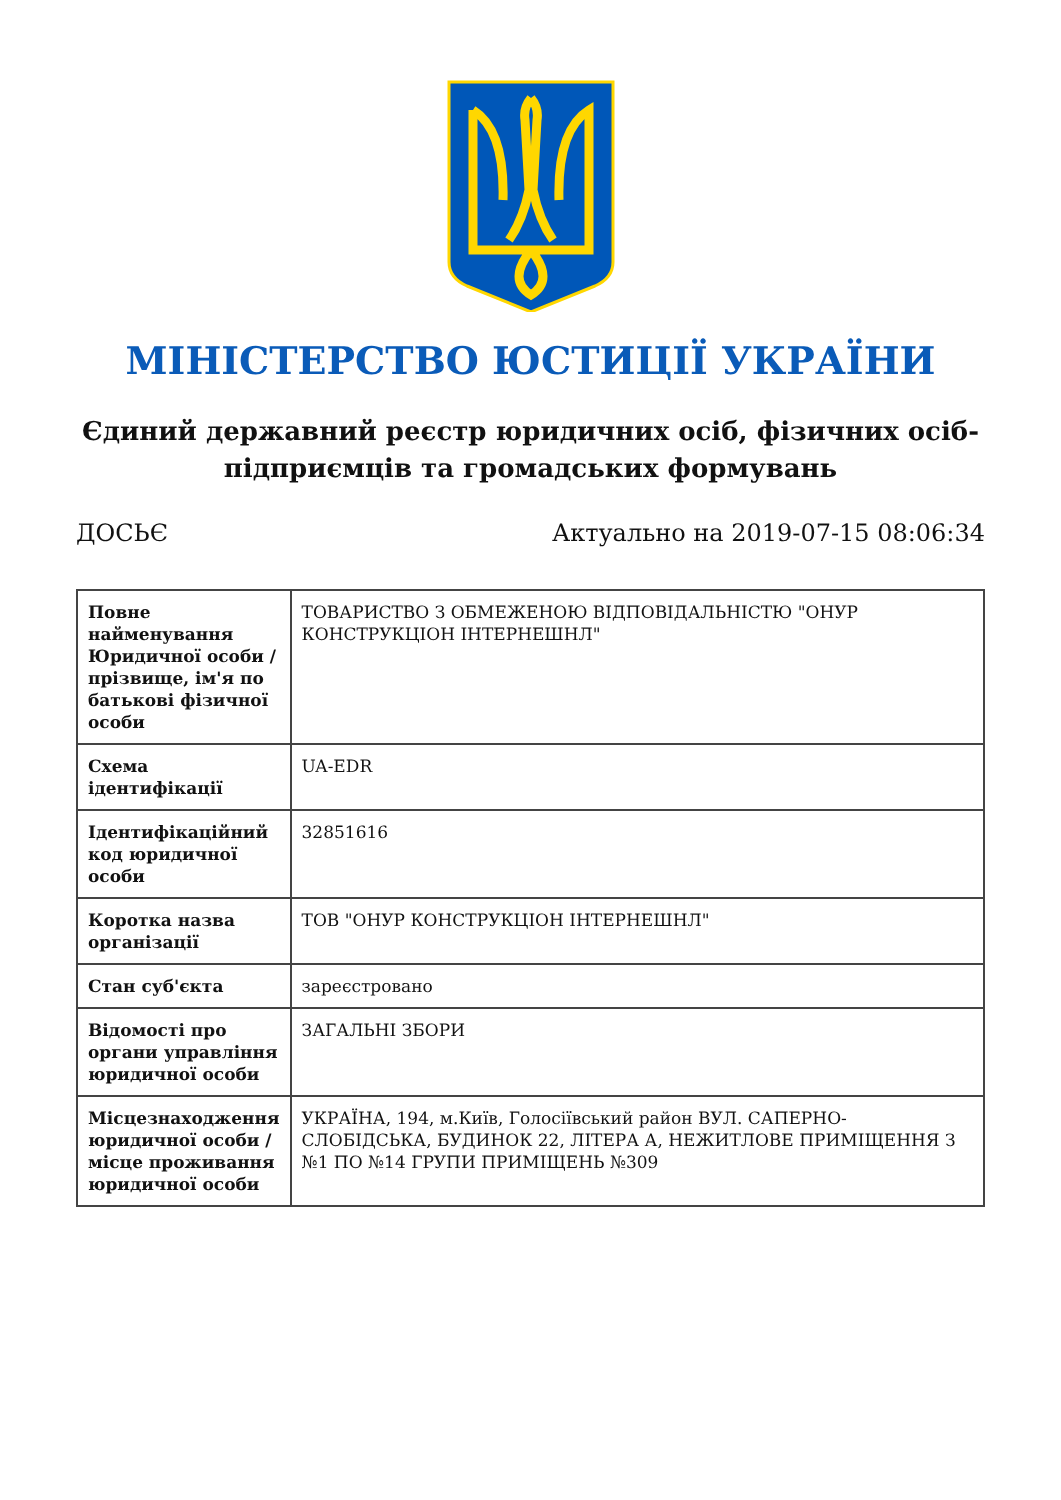МІНІСТЕРСТВО ЮСТИЦІЇ УКРАЇНИ
Єдиний державний реєстр юридичних осіб, фізичних осіб-підприємців та громадських формувань
ДОСЬЄ Актуально на 2019-07-15 08:06:34
| Повне найменування Юридичної особи / прізвище, ім'я по батькові фізичної особи | ТОВАРИСТВО З ОБМЕЖЕНОЮ ВІДПОВІДАЛЬНІСТЮ "ОНУР КОНСТРУКЦІОН ІНТЕРНЕШНЛ" |
| Схема ідентифікації | UA-EDR |
| Ідентифікаційний код юридичної особи | 32851616 |
| Коротка назва організації | ТОВ "ОНУР КОНСТРУКЦІОН ІНТЕРНЕШНЛ" |
| Стан суб'єкта | зареєстровано |
| Відомості про органи управління юридичної особи | ЗАГАЛЬНІ ЗБОРИ |
| Місцезнаходження юридичної особи / місце проживання юридичної особи | УКРАЇНА, 194, м.Київ, Голосіївський район ВУЛ. САПЕРНО-СЛОБІДСЬКА, БУДИНОК 22, ЛІТЕРА А, НЕЖИТЛОВЕ ПРИМІЩЕННЯ З №1 ПО №14 ГРУПИ ПРИМІЩЕНЬ №309 |